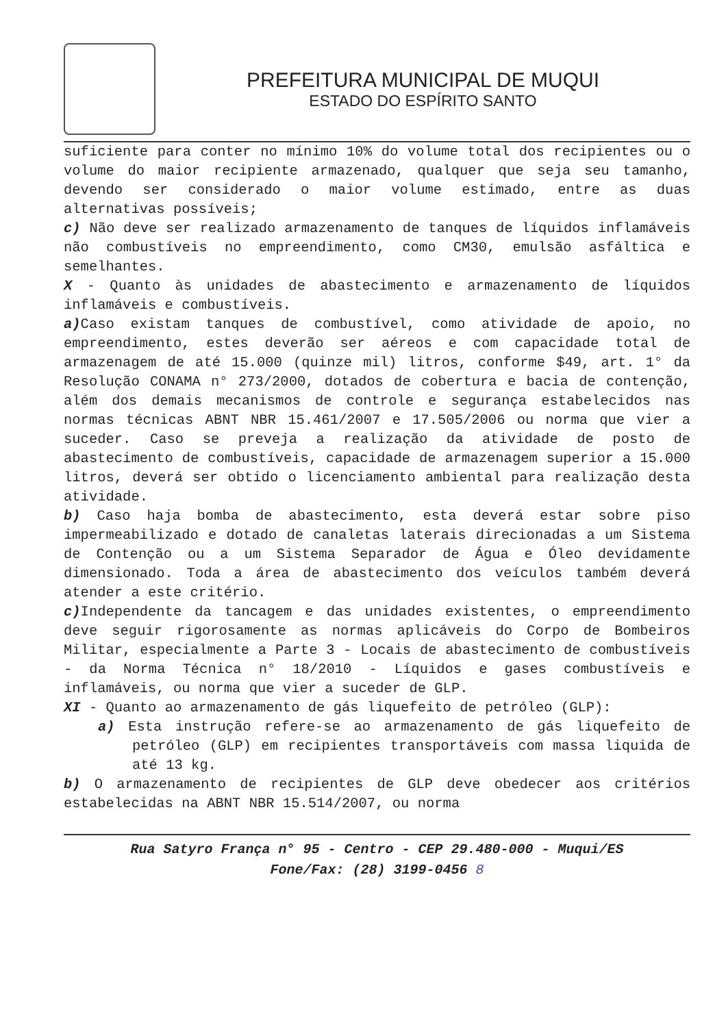PREFEITURA MUNICIPAL DE MUQUI
ESTADO DO ESPÍRITO SANTO
suficiente para conter no mínimo 10% do volume total dos recipientes ou o volume do maior recipiente armazenado, qualquer que seja seu tamanho, devendo ser considerado o maior volume estimado, entre as duas alternativas possíveis;
c) Não deve ser realizado armazenamento de tanques de líquidos inflamáveis não combustíveis no empreendimento, como CM30, emulsão asfáltica e semelhantes.
X - Quanto às unidades de abastecimento e armazenamento de líquidos inflamáveis e combustíveis.
a) Caso existam tanques de combustível, como atividade de apoio, no empreendimento, estes deverão ser aéreos e com capacidade total de armazenagem de até 15.000 (quinze mil) litros, conforme $49, art. 1° da Resolução CONAMA n° 273/2000, dotados de cobertura e bacia de contenção, além dos demais mecanismos de controle e segurança estabelecidos nas normas técnicas ABNT NBR 15.461/2007 e 17.505/2006 ou norma que vier a suceder. Caso se preveja a realização da atividade de posto de abastecimento de combustíveis, capacidade de armazenagem superior a 15.000 litros, deverá ser obtido o licenciamento ambiental para realização desta atividade.
b) Caso haja bomba de abastecimento, esta deverá estar sobre piso impermeabilizado e dotado de canaletas laterais direcionadas a um Sistema de Contenção ou a um Sistema Separador de Água e Óleo devidamente dimensionado. Toda a área de abastecimento dos veículos também deverá atender a este critério.
c) Independente da tancagem e das unidades existentes, o empreendimento deve seguir rigorosamente as normas aplicáveis do Corpo de Bombeiros Militar, especialmente a Parte 3 - Locais de abastecimento de combustíveis - da Norma Técnica n° 18/2010 - Líquidos e gases combustíveis e inflamáveis, ou norma que vier a suceder de GLP.
XI - Quanto ao armazenamento de gás liquefeito de petróleo (GLP):
a) Esta instrução refere-se ao armazenamento de gás liquefeito de petróleo (GLP) em recipientes transportáveis com massa liquida de até 13 kg.
b) O armazenamento de recipientes de GLP deve obedecer aos critérios estabelecidas na ABNT NBR 15.514/2007, ou norma
Rua Satyro França n° 95 - Centro - CEP 29.480-000 - Muqui/ES
Fone/Fax: (28) 3199-0456 8